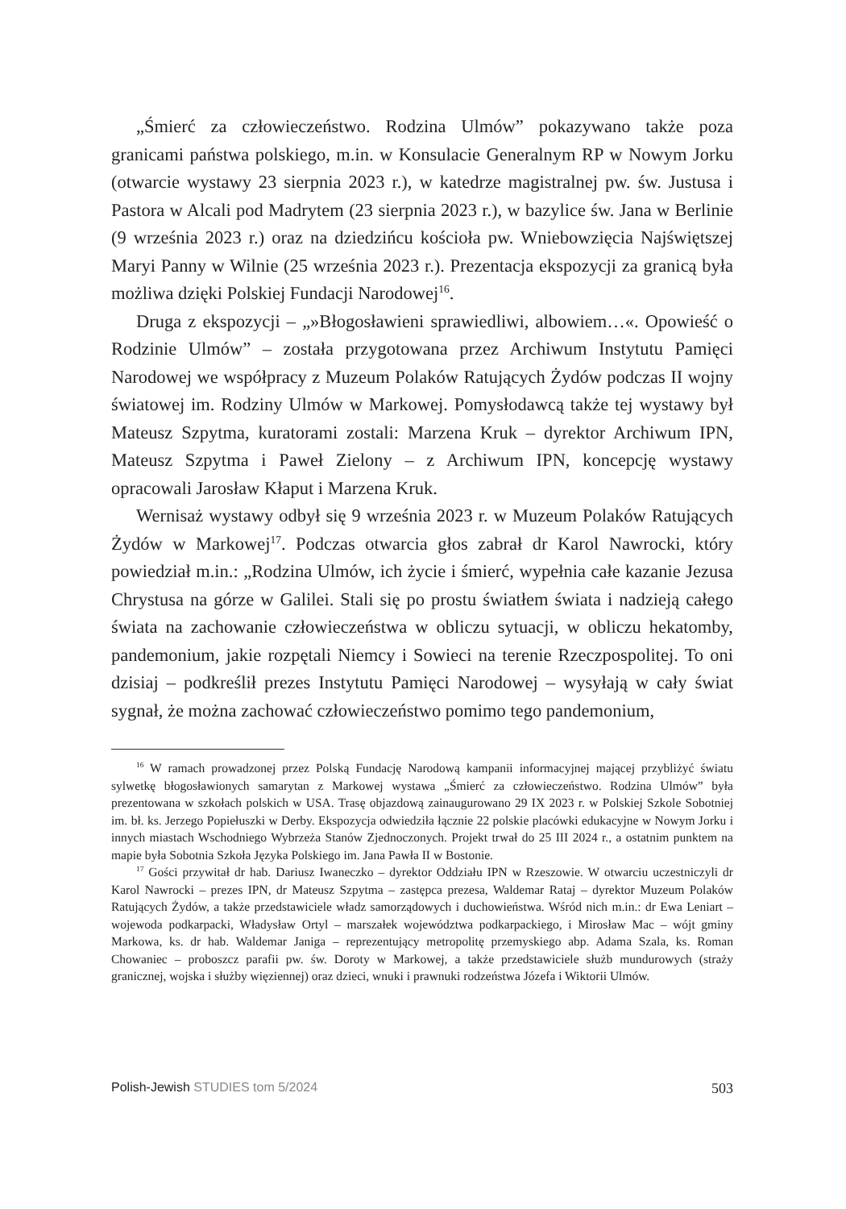„Śmierć za człowieczeństwo. Rodzina Ulmów” pokazywano także poza granicami państwa polskiego, m.in. w Konsulacie Generalnym RP w Nowym Jorku (otwarcie wystawy 23 sierpnia 2023 r.), w katedrze magistralnej pw. św. Justusa i Pastora w Alcali pod Madrytem (23 sierpnia 2023 r.), w bazylice św. Jana w Berlinie (9 września 2023 r.) oraz na dziedzińcu kościoła pw. Wniebowzięcia Najświętszej Maryi Panny w Wilnie (25 września 2023 r.). Prezentacja ekspozycji za granicą była możliwa dzięki Polskiej Fundacji Narodowej<sup>16</sup>.
Druga z ekspozycji – „»Błogosławieni sprawiedliwi, albowiem…«. Opowieść o Rodzinie Ulmów” – została przygotowana przez Archiwum Instytutu Pamięci Narodowej we współpracy z Muzeum Polaków Ratujących Żydów podczas II wojny światowej im. Rodziny Ulmów w Markowej. Pomysłodawcą także tej wystawy był Mateusz Szpytma, kuratorami zostali: Marzena Kruk – dyrektor Archiwum IPN, Mateusz Szpytma i Paweł Zielony – z Archiwum IPN, koncepcję wystawy opracowali Jarosław Kłaput i Marzena Kruk.
Wernisaż wystawy odbył się 9 września 2023 r. w Muzeum Polaków Ratujących Żydów w Markowej<sup>17</sup>. Podczas otwarcia głos zabrał dr Karol Nawrocki, który powiedział m.in.: „Rodzina Ulmów, ich życie i śmierć, wypełnia całe kazanie Jezusa Chrystusa na górze w Galilei. Stali się po prostu światłem świata i nadzieją całego świata na zachowanie człowieczeństwa w obliczu sytuacji, w obliczu hekatomby, pandemonium, jakie rozpętali Niemcy i Sowieci na terenie Rzeczpospolitej. To oni dzisiaj – podkreślił prezes Instytutu Pamięci Narodowej – wysyłają w cały świat sygnał, że można zachować człowieczeństwo pomimo tego pandemonium,
<sup>16</sup> W ramach prowadzonej przez Polską Fundację Narodową kampanii informacyjnej mającej przybliżyć światu sylwetkę błogosławionych samarytan z Markowej wystawa „Śmierć za człowieczeństwo. Rodzina Ulmów” była prezentowana w szkołach polskich w USA. Trasę objazdową zainaugurowano 29 IX 2023 r. w Polskiej Szkole Sobotniej im. bł. ks. Jerzego Popiełuszki w Derby. Ekspozycja odwiedziła łącznie 22 polskie placówki edukacyjne w Nowym Jorku i innych miastach Wschodniego Wybrzeża Stanów Zjednoczonych. Projekt trwał do 25 III 2024 r., a ostatnim punktem na mapie była Sobotnia Szkoła Języka Polskiego im. Jana Pawła II w Bostonie.
<sup>17</sup> Gości przywitał dr hab. Dariusz Iwaneczko – dyrektor Oddziału IPN w Rzeszowie. W otwarciu uczestniczyli dr Karol Nawrocki – prezes IPN, dr Mateusz Szpytma – zastępca prezesa, Waldemar Rataj – dyrektor Muzeum Polaków Ratujących Żydów, a także przedstawiciele władz samorządowych i duchowieństwa. Wśród nich m.in.: dr Ewa Leniart – wojewoda podkarpacki, Władysław Ortyl – marszałek województwa podkarpackiego, i Mirosław Mac – wójt gminy Markowa, ks. dr hab. Waldemar Janiga – reprezentujący metropolitę przemyskiego abp. Adama Szala, ks. Roman Chowaniec – proboszcz parafii pw. św. Doroty w Markowej, a także przedstawiciele służb mundurowych (straży granicznej, wojska i służby więziennej) oraz dzieci, wnuki i prawnuki rodzeństwa Józefa i Wiktorii Ulmów.
Polish-Jewish STUDIES tom 5/2024 503